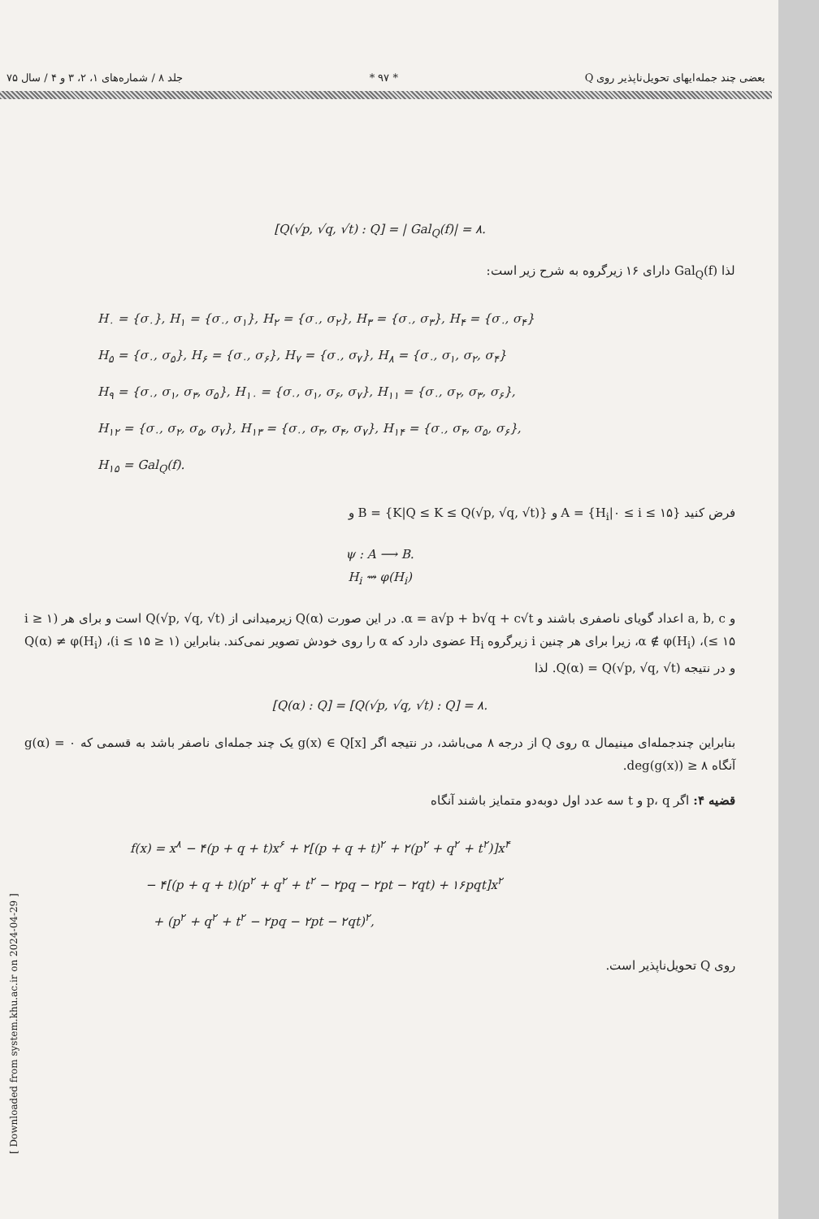بعضی چند جمله‌ایهای تحویل‌ناپذیر روی Q * ۹۷ * جلد ۸ / شماره‌های ۱، ۲، ۳ و ۴ / سال ۷۵
[ Downloaded from system.khu.ac.ir on 2024-04-29 ]
[Q(√p, √q, √t) : Q] = | Gal<sub>Q</sub>(f)| = ۸.
لذا Gal<sub>Q</sub>(f) دارای ۱۶ زیرگروه به شرح زیر است:
H<sub>۰</sub> = {σ<sub>۰</sub>}, H<sub>۱</sub> = {σ<sub>۰</sub>, σ<sub>۱</sub>}, H<sub>۲</sub> = {σ<sub>۰</sub>, σ<sub>۲</sub>}, H<sub>۳</sub> = {σ<sub>۰</sub>, σ<sub>۳</sub>}, H<sub>۴</sub> = {σ<sub>۰</sub>, σ<sub>۴</sub>}
H<sub>۵</sub> = {σ<sub>۰</sub>, σ<sub>۵</sub>}, H<sub>۶</sub> = {σ<sub>۰</sub>, σ<sub>۶</sub>}, H<sub>۷</sub> = {σ<sub>۰</sub>, σ<sub>۷</sub>}, H<sub>۸</sub> = {σ<sub>۰</sub>, σ<sub>۱</sub>, σ<sub>۲</sub>, σ<sub>۴</sub>}
H<sub>۹</sub> = {σ<sub>۰</sub>, σ<sub>۱</sub>, σ<sub>۳</sub>, σ<sub>۵</sub>}, H<sub>۱۰</sub> = {σ<sub>۰</sub>, σ<sub>۱</sub>, σ<sub>۶</sub>, σ<sub>۷</sub>}, H<sub>۱۱</sub> = {σ<sub>۰</sub>, σ<sub>۲</sub>, σ<sub>۳</sub>, σ<sub>۶</sub>},
H<sub>۱۲</sub> = {σ<sub>۰</sub>, σ<sub>۲</sub>, σ<sub>۵</sub>, σ<sub>۷</sub>}, H<sub>۱۳</sub> = {σ<sub>۰</sub>, σ<sub>۳</sub>, σ<sub>۴</sub>, σ<sub>۷</sub>}, H<sub>۱۴</sub> = {σ<sub>۰</sub>, σ<sub>۴</sub>, σ<sub>۵</sub>, σ<sub>۶</sub>},
H<sub>۱۵</sub> = Gal<sub>Q</sub>(f).
فرض کنید A = {H<sub>i</sub>|۰ ≤ i ≤ ۱۵} و B = {K|Q ≤ K ≤ Q(√p, √q, √t)} و
ψ : A ⟶ B.
H<sub>i</sub> ⇝ φ(H<sub>i</sub>)
و a, b, c اعداد گویای ناصفری باشند و α = a√p + b√q + c√t. در این صورت Q(α) زیرمیدانی از Q(√p, √q, √t) است و برای هر (۱ ≤ i ≤ ۱۵)، α ∉ φ(H<sub>i</sub>)، زیرا برای هر چنین i زیرگروه H<sub>i</sub> عضوی دارد که α را روی خودش تصویر نمی‌کند. بنابراین (۱ ≤ i ≤ ۱۵)، Q(α) ≠ φ(H<sub>i</sub>) و در نتیجه Q(α) = Q(√p, √q, √t). لذا
[Q(α) : Q] = [Q(√p, √q, √t) : Q] = ۸.
بنابراین چندجمله‌ای مینیمال α روی Q از درجه ۸ می‌باشد، در نتیجه اگر g(x) ∈ Q[x] یک چند جمله‌ای ناصفر باشد به قسمی که g(α) = ۰ آنگاه deg(g(x)) ≥ ۸.
قضیه ۴: اگر p، q و t سه عدد اول دوبه‌دو متمایز باشند آنگاه
f(x) = x<sup>۸</sup> − ۴(p + q + t)x<sup>۶</sup> + ۲[(p + q + t)<sup>۲</sup> + ۲(p<sup>۲</sup> + q<sup>۲</sup> + t<sup>۲</sup>)]x<sup>۴</sup>
− ۴[(p + q + t)(p<sup>۲</sup> + q<sup>۲</sup> + t<sup>۲</sup> − ۲pq − ۲pt − ۲qt) + ۱۶pqt]x<sup>۲</sup>
+ (p<sup>۲</sup> + q<sup>۲</sup> + t<sup>۲</sup> − ۲pq − ۲pt − ۲qt)<sup>۲</sup>,
روی Q تحویل‌ناپذیر است.